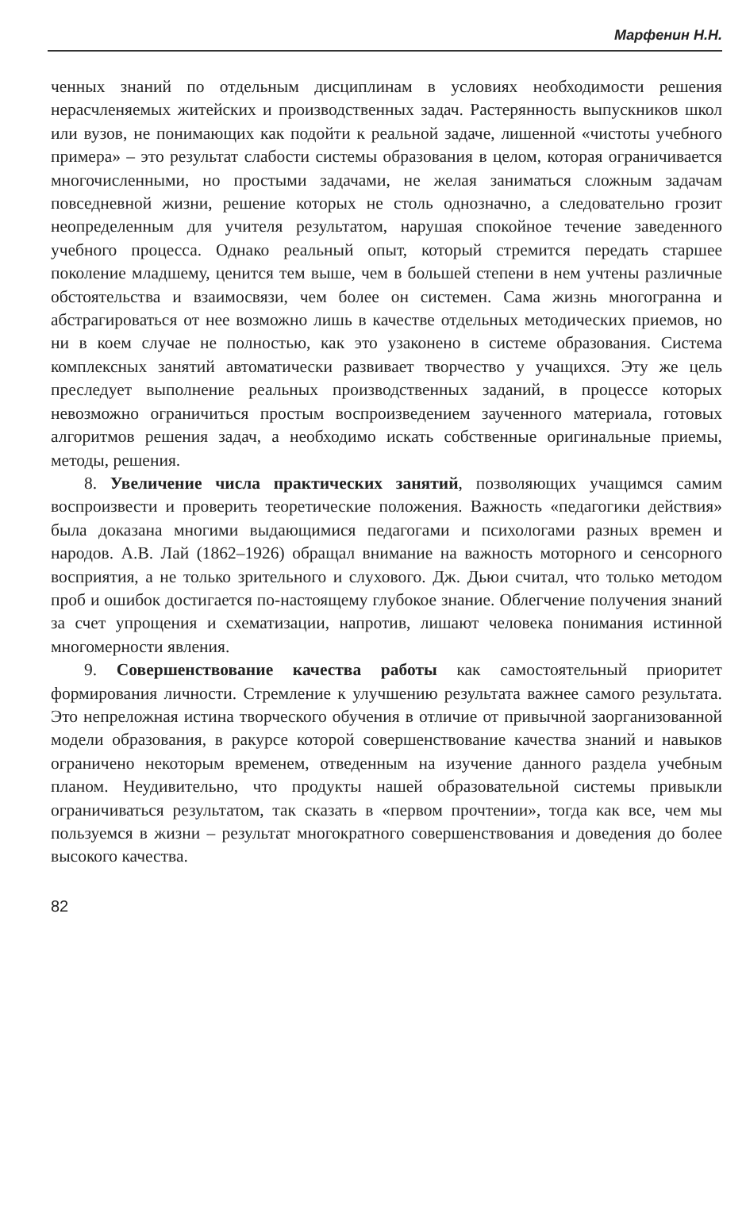Марфенин Н.Н.
ченных знаний по отдельным дисциплинам в условиях необходимости решения нерасчленяемых житейских и производственных задач. Растерянность выпускников школ или вузов, не понимающих как подойти к реальной задаче, лишенной «чистоты учебного примера» – это результат слабости системы образования в целом, которая ограничивается многочисленными, но простыми задачами, не желая заниматься сложным задачам повседневной жизни, решение которых не столь однозначно, а следовательно грозит неопределенным для учителя результатом, нарушая спокойное течение заведенного учебного процесса. Однако реальный опыт, который стремится передать старшее поколение младшему, ценится тем выше, чем в большей степени в нем учтены различные обстоятельства и взаимосвязи, чем более он системен. Сама жизнь многогранна и абстрагироваться от нее возможно лишь в качестве отдельных методических приемов, но ни в коем случае не полностью, как это узаконено в системе образования. Система комплексных занятий автоматически развивает творчество у учащихся. Эту же цель преследует выполнение реальных производственных заданий, в процессе которых невозможно ограничиться простым воспроизведением заученного материала, готовых алгоритмов решения задач, а необходимо искать собственные оригинальные приемы, методы, решения.
8. Увеличение числа практических занятий, позволяющих учащимся самим воспроизвести и проверить теоретические положения. Важность «педагогики действия» была доказана многими выдающимися педагогами и психологами разных времен и народов. А.В. Лай (1862–1926) обращал внимание на важность моторного и сенсорного восприятия, а не только зрительного и слухового. Дж. Дьюи считал, что только методом проб и ошибок достигается по-настоящему глубокое знание. Облегчение получения знаний за счет упрощения и схематизации, напротив, лишают человека понимания истинной многомерности явления.
9. Совершенствование качества работы как самостоятельный приоритет формирования личности. Стремление к улучшению результата важнее самого результата. Это непреложная истина творческого обучения в отличие от привычной заорганизованной модели образования, в ракурсе которой совершенствование качества знаний и навыков ограничено некоторым временем, отведенным на изучение данного раздела учебным планом. Неудивительно, что продукты нашей образовательной системы привыкли ограничиваться результатом, так сказать в «первом прочтении», тогда как все, чем мы пользуемся в жизни – результат многократного совершенствования и доведения до более высокого качества.
82